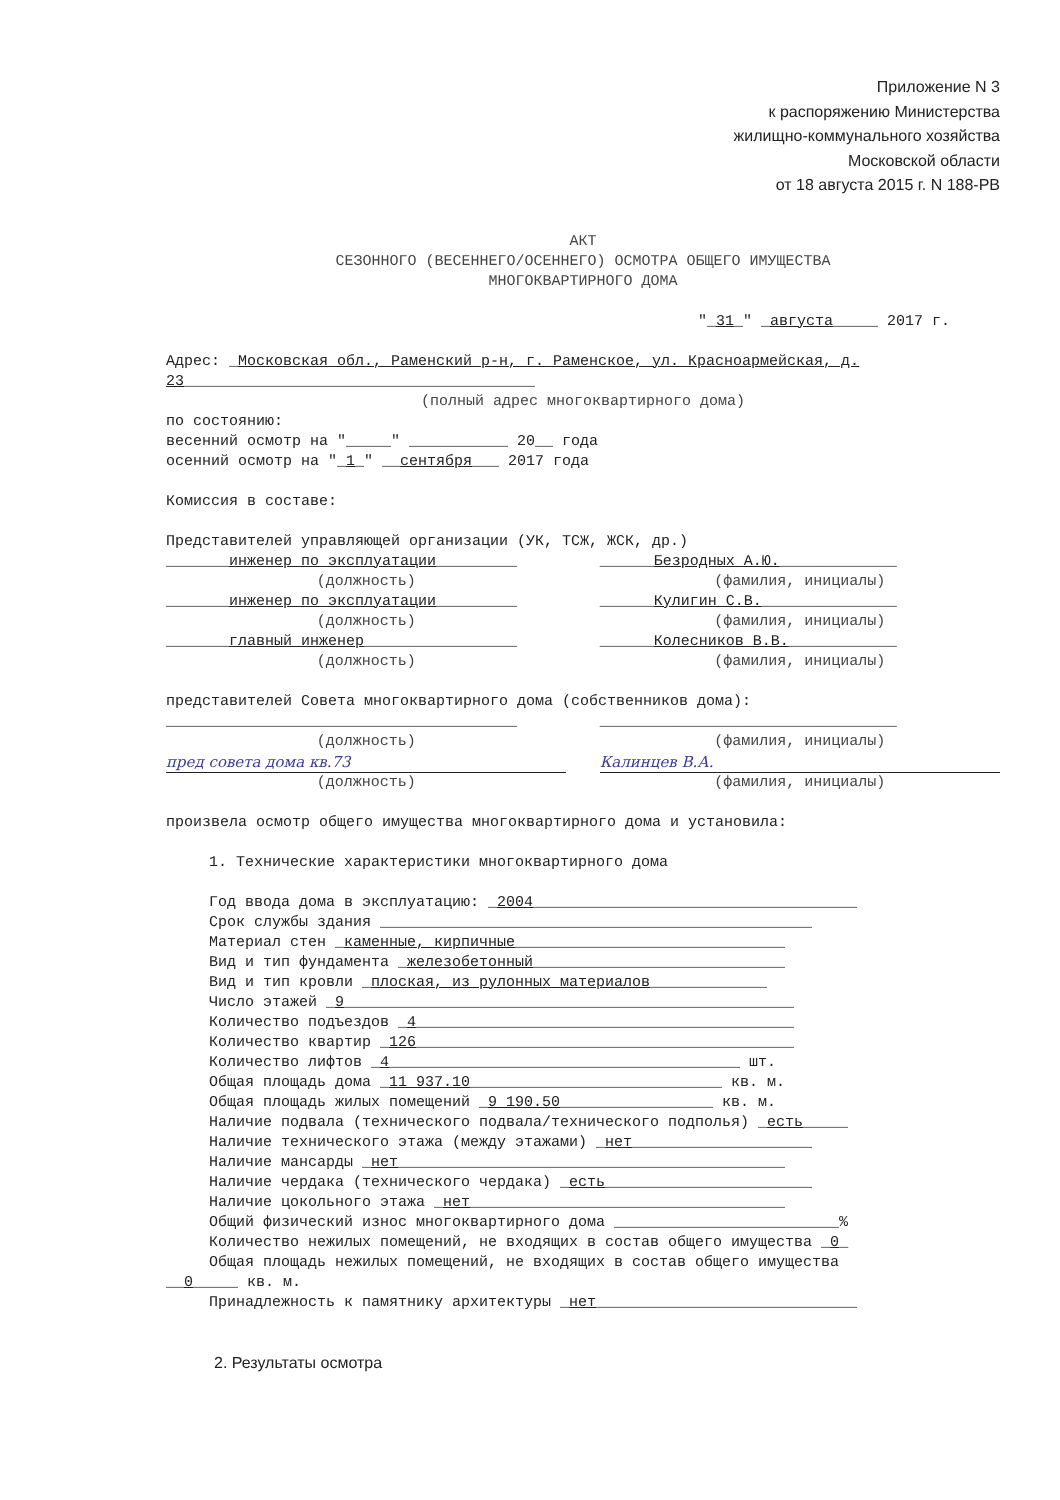Приложение N 3
к распоряжению Министерства
жилищно-коммунального хозяйства
Московской области
от 18 августа 2015 г. N 188-РВ
АКТ
СЕЗОННОГО (ВЕСЕННЕГО/ОСЕННЕГО) ОСМОТРА ОБЩЕГО ИМУЩЕСТВА
МНОГОКВАРТИРНОГО ДОМА
"_31_" _августа_____ 2017 г.
Адрес: _Московская обл., Раменский р-н, г. Раменское, ул. Красноармейская, д. 23_______________________________________
(полный адрес многоквартирного дома)
по состоянию:
весенний осмотр на "_____" ___________ 20__ года
осенний осмотр на "_1_" __сентября___ 2017 года
Комиссия в составе:
Представителей управляющей организации (УК, ТСЖ, ЖСК, др.)
_______инженер по эксплуатации_________ ______Безродных А.Ю._____________
(должность) (фамилия, инициалы)
_______инженер по эксплуатации_________ ______Кулигин С.В._______________
(должность) (фамилия, инициалы)
_______главный инженер_________________ ______Колесников В.В.____________
(должность) (фамилия, инициалы)
представителей Совета многоквартирного дома (собственников дома):
_______________________________________ _________________________________
(должность) (фамилия, инициалы)
пред совета дома кв.73 Калинцев В.А.
(должность) (фамилия, инициалы)
произвела осмотр общего имущества многоквартирного дома и установила:
1. Технические характеристики многоквартирного дома
Год ввода дома в эксплуатацию: _2004____________________________________
Срок службы здания ________________________________________________
Материал стен _каменные, кирпичные______________________________
Вид и тип фундамента _железобетонный____________________________
Вид и тип кровли _плоская, из рулонных материалов_____________
Число этажей _9__________________________________________________
Количество подъездов _4__________________________________________
Количество квартир _126__________________________________________
Количество лифтов _4_______________________________________ шт.
Общая площадь дома _11 937.10____________________________ кв. м.
Общая площадь жилых помещений _9 190.50_________________ кв. м.
Наличие подвала (технического подвала/технического подполья) _есть_____
Наличие технического этажа (между этажами) _нет____________________
Наличие мансарды _нет___________________________________________
Наличие чердака (технического чердака) _есть_______________________
Наличие цокольного этажа _нет___________________________________
Общий физический износ многоквартирного дома _________________________%
Количество нежилых помещений, не входящих в состав общего имущества _0_
Общая площадь нежилых помещений, не входящих в состав общего имущества
__0_____ кв. м.
Принадлежность к памятнику архитектуры _нет_____________________________
2. Результаты осмотра